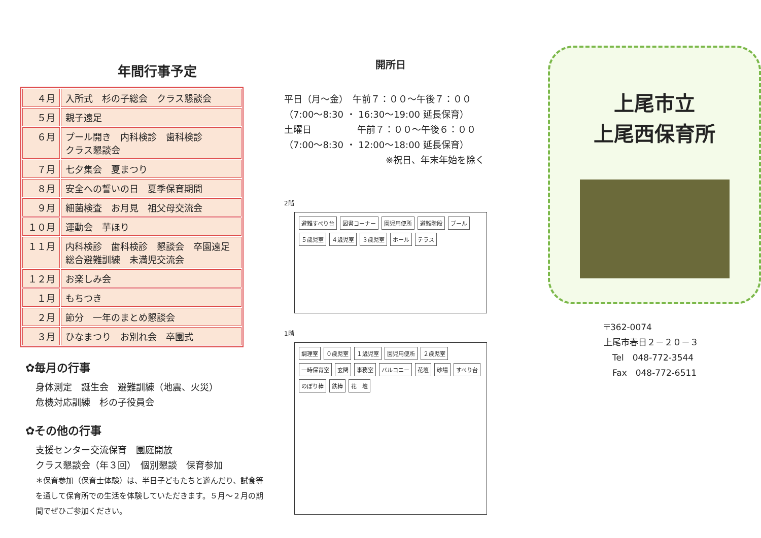年間行事予定
| ４月 | 入所式 杉の子総会 クラス懇談会 |
| ５月 | 親子遠足 |
| ６月 | プール開き 内科検診 歯科検診 クラス懇談会 |
| ７月 | 七夕集会 夏まつり |
| ８月 | 安全への誓いの日 夏季保育期間 |
| ９月 | 細菌検査 お月見 祖父母交流会 |
| １０月 | 運動会 芋ほり |
| １１月 | 内科検診 歯科検診 懇談会 卒園遠足 総合避難訓練 未満児交流会 |
| １２月 | お楽しみ会 |
| １月 | もちつき |
| ２月 | 節分 一年のまとめ懇談会 |
| ３月 | ひなまつり お別れ会 卒園式 |
✿毎月の行事
身体測定　誕生会　避難訓練（地震、火災）
危機対応訓練　杉の子役員会
✿その他の行事
支援センター交流保育　園庭開放
クラス懇談会（年３回）　個別懇談　保育参加
＊保育参加（保育士体験）は、半日子どもたちと遊んだり、試食等を通して保育所での生活を体験していただきます。５月～２月の期間でぜひご参加ください。
開所日
平日（月～金）　午前７：００～午後７：００
（7:00～8:30 ・ 16:30～19:00 延長保育）
土曜日　　　　　午前７：００～午後６：００
（7:00～8:30 ・ 12:00～18:00 延長保育）
※祝日、年末年始を除く
2階
避難すべり台 図書コーナー 園児用便所 避難階段 プール ５歳児室 ４歳児室 ３歳児室 ホール テラス
1階
調理室 ０歳児室 １歳児室 園児用便所 ２歳児室 一時保育室 玄関 事務室 バルコニー 花壇 砂場 すべり台 のぼり棒 鉄棒 花　壇
上尾市立
上尾西保育所
〒362-0074
上尾市春日２－２０－３
　Tel　048-772-3544
　Fax　048-772-6511